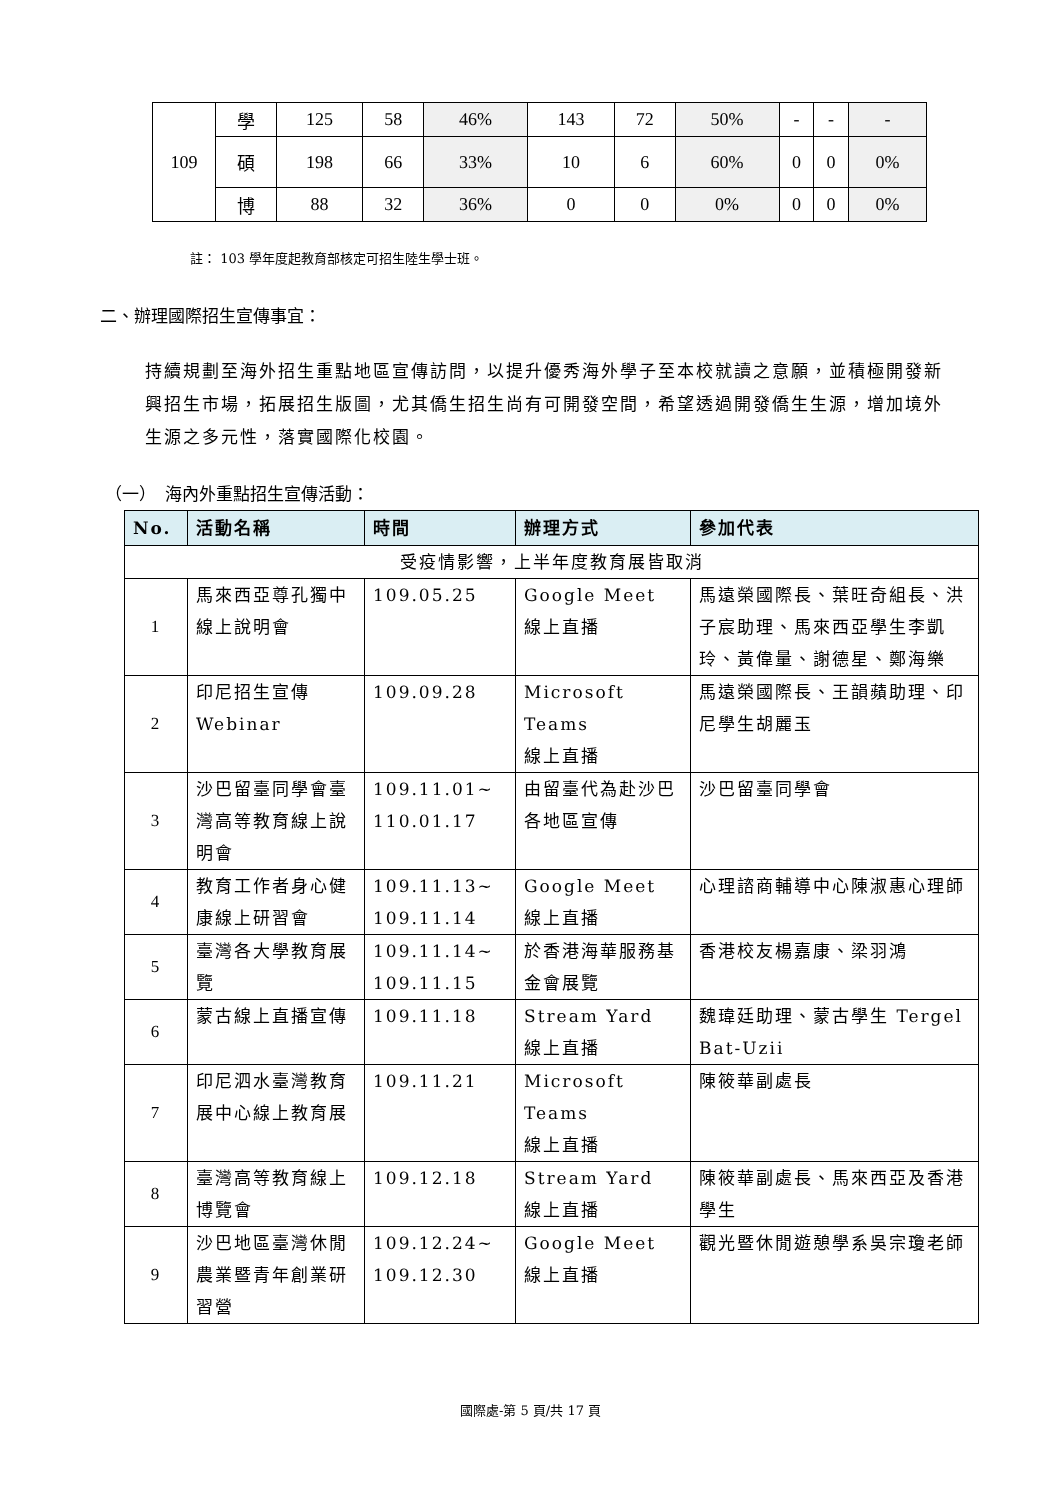| 109 | 學 | 125 | 58 | 46% | 143 | 72 | 50% | - | - | - |
| | 碩 | 198 | 66 | 33% | 10 | 6 | 60% | 0 | 0 | 0% |
| | 博 | 88 | 32 | 36% | 0 | 0 | 0% | 0 | 0 | 0% |
註： 103 學年度起教育部核定可招生陸生學士班。
二、辦理國際招生宣傳事宜：
持續規劃至海外招生重點地區宣傳訪問，以提升優秀海外學子至本校就讀之意願，並積極開發新興招生市場，拓展招生版圖，尤其僑生招生尚有可開發空間，希望透過開發僑生生源，增加境外生源之多元性，落實國際化校園。
（一）　海內外重點招生宣傳活動：
| No. | 活動名稱 | 時間 | 辦理方式 | 參加代表 |
| --- | --- | --- | --- | --- |
| 受疫情影響，上半年度教育展皆取消 | | | | |
| 1 | 馬來西亞尊孔獨中線上說明會 | 109.05.25 | Google Meet 線上直播 | 馬遠榮國際長、葉旺奇組長、洪子宸助理、馬來西亞學生李凱玲、黃偉量、謝德星、鄭海樂 |
| 2 | 印尼招生宣傳 Webinar | 109.09.28 | Microsoft Teams 線上直播 | 馬遠榮國際長、王韻蘋助理、印尼學生胡麗玉 |
| 3 | 沙巴留臺同學會臺灣高等教育線上說明會 | 109.11.01~ 110.01.17 | 由留臺代為赴沙巴各地區宣傳 | 沙巴留臺同學會 |
| 4 | 教育工作者身心健康線上研習會 | 109.11.13~ 109.11.14 | Google Meet 線上直播 | 心理諮商輔導中心陳淑惠心理師 |
| 5 | 臺灣各大學教育展覽 | 109.11.14~ 109.11.15 | 於香港海華服務基金會展覽 | 香港校友楊嘉康、梁羽鴻 |
| 6 | 蒙古線上直播宣傳 | 109.11.18 | Stream Yard 線上直播 | 魏瑋廷助理、蒙古學生 Tergel Bat-Uzii |
| 7 | 印尼泗水臺灣教育展中心線上教育展 | 109.11.21 | Microsoft Teams 線上直播 | 陳筱華副處長 |
| 8 | 臺灣高等教育線上博覽會 | 109.12.18 | Stream Yard 線上直播 | 陳筱華副處長、馬來西亞及香港學生 |
| 9 | 沙巴地區臺灣休閒農業暨青年創業研習營 | 109.12.24~ 109.12.30 | Google Meet 線上直播 | 觀光暨休閒遊憩學系吳宗瓊老師 |
國際處-第 5 頁/共 17 頁